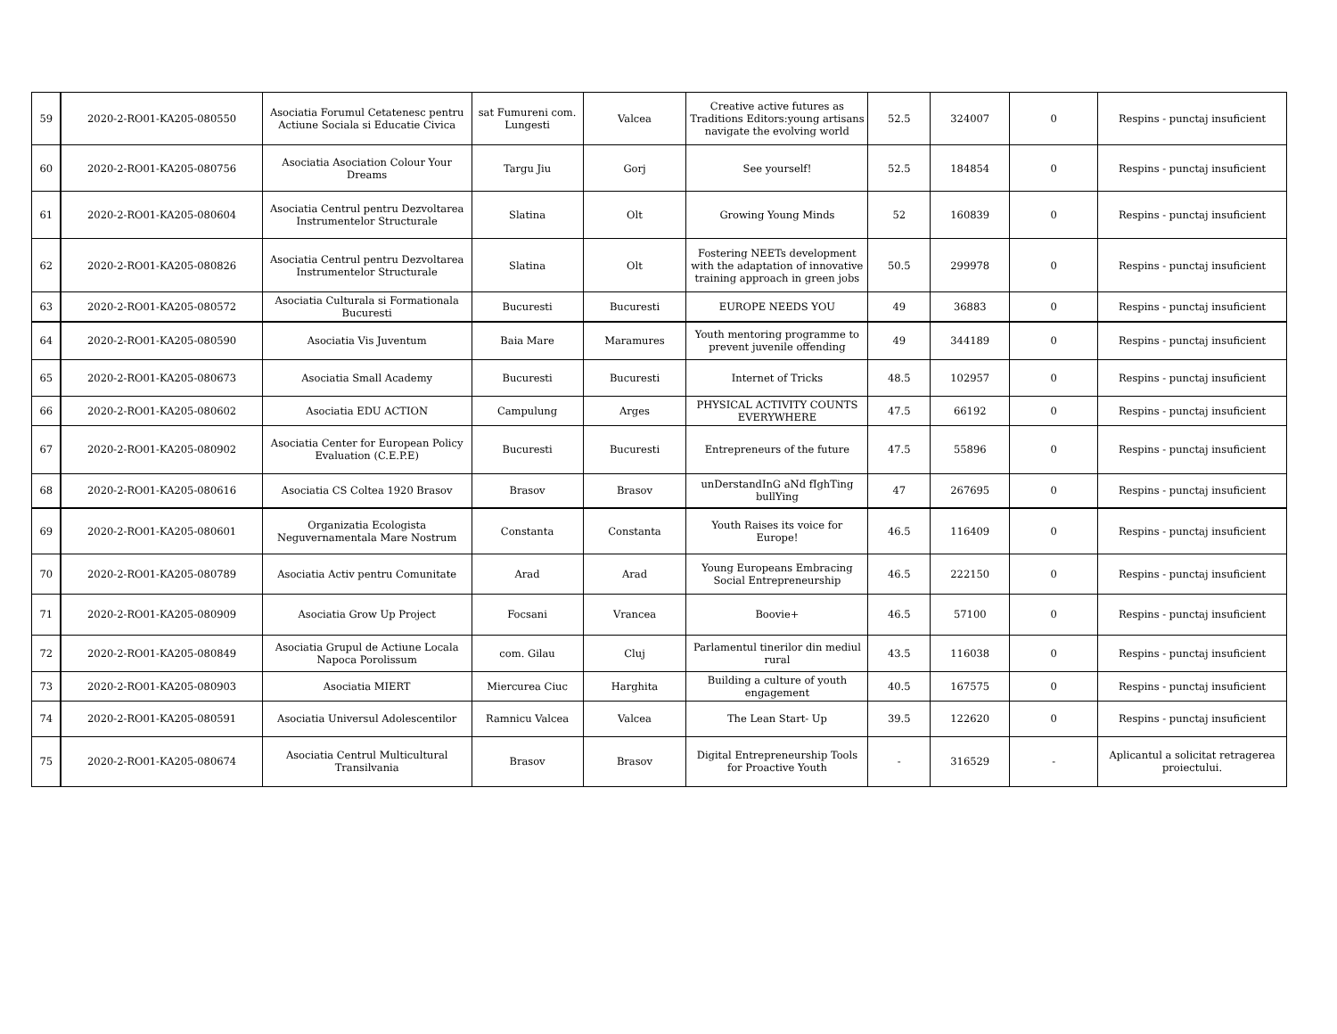| 59 | 2020-2-RO01-KA205-080550 | Asociatia Forumul Cetatenesc pentru Actiune Sociala si Educatie Civica | sat Fumureni com. Lungesti | Valcea | Creative active futures as Traditions Editors:young artisans navigate the evolving world | 52.5 | 324007 | 0 | Respins - punctaj insuficient |
| 60 | 2020-2-RO01-KA205-080756 | Asociatia Asociation Colour Your Dreams | Targu Jiu | Gorj | See yourself! | 52.5 | 184854 | 0 | Respins - punctaj insuficient |
| 61 | 2020-2-RO01-KA205-080604 | Asociatia Centrul pentru Dezvoltarea Instrumentelor Structurale | Slatina | Olt | Growing Young Minds | 52 | 160839 | 0 | Respins - punctaj insuficient |
| 62 | 2020-2-RO01-KA205-080826 | Asociatia Centrul pentru Dezvoltarea Instrumentelor Structurale | Slatina | Olt | Fostering NEETs development with the adaptation of innovative training approach in green jobs | 50.5 | 299978 | 0 | Respins - punctaj insuficient |
| 63 | 2020-2-RO01-KA205-080572 | Asociatia Culturala si Formationala Bucuresti | Bucuresti | Bucuresti | EUROPE NEEDS YOU | 49 | 36883 | 0 | Respins - punctaj insuficient |
| 64 | 2020-2-RO01-KA205-080590 | Asociatia Vis Juventum | Baia Mare | Maramures | Youth mentoring programme to prevent juvenile offending | 49 | 344189 | 0 | Respins - punctaj insuficient |
| 65 | 2020-2-RO01-KA205-080673 | Asociatia Small Academy | Bucuresti | Bucuresti | Internet of Tricks | 48.5 | 102957 | 0 | Respins - punctaj insuficient |
| 66 | 2020-2-RO01-KA205-080602 | Asociatia EDU ACTION | Campulung | Arges | PHYSICAL ACTIVITY COUNTS EVERYWHERE | 47.5 | 66192 | 0 | Respins - punctaj insuficient |
| 67 | 2020-2-RO01-KA205-080902 | Asociatia Center for European Policy Evaluation (C.E.P.E) | Bucuresti | Bucuresti | Entrepreneurs of the future | 47.5 | 55896 | 0 | Respins - punctaj insuficient |
| 68 | 2020-2-RO01-KA205-080616 | Asociatia CS Coltea 1920 Brasov | Brasov | Brasov | unDerstandInG aNd fIghTing bullYing | 47 | 267695 | 0 | Respins - punctaj insuficient |
| 69 | 2020-2-RO01-KA205-080601 | Organizatia Ecologista Neguvernamentala Mare Nostrum | Constanta | Constanta | Youth Raises its voice for Europe! | 46.5 | 116409 | 0 | Respins - punctaj insuficient |
| 70 | 2020-2-RO01-KA205-080789 | Asociatia Activ pentru Comunitate | Arad | Arad | Young Europeans Embracing Social Entrepreneurship | 46.5 | 222150 | 0 | Respins - punctaj insuficient |
| 71 | 2020-2-RO01-KA205-080909 | Asociatia Grow Up Project | Focsani | Vrancea | Boovie+ | 46.5 | 57100 | 0 | Respins - punctaj insuficient |
| 72 | 2020-2-RO01-KA205-080849 | Asociatia Grupul de Actiune Locala Napoca Porolissum | com. Gilau | Cluj | Parlamentul tinerilor din mediul rural | 43.5 | 116038 | 0 | Respins - punctaj insuficient |
| 73 | 2020-2-RO01-KA205-080903 | Asociatia MIERT | Miercurea Ciuc | Harghita | Building a culture of youth engagement | 40.5 | 167575 | 0 | Respins - punctaj insuficient |
| 74 | 2020-2-RO01-KA205-080591 | Asociatia Universul Adolescentilor | Ramnicu Valcea | Valcea | The Lean Start- Up | 39.5 | 122620 | 0 | Respins - punctaj insuficient |
| 75 | 2020-2-RO01-KA205-080674 | Asociatia Centrul Multicultural Transilvania | Brasov | Brasov | Digital Entrepreneurship Tools for Proactive Youth | - | 316529 | - | Aplicantul a solicitat retragerea proiectului. |